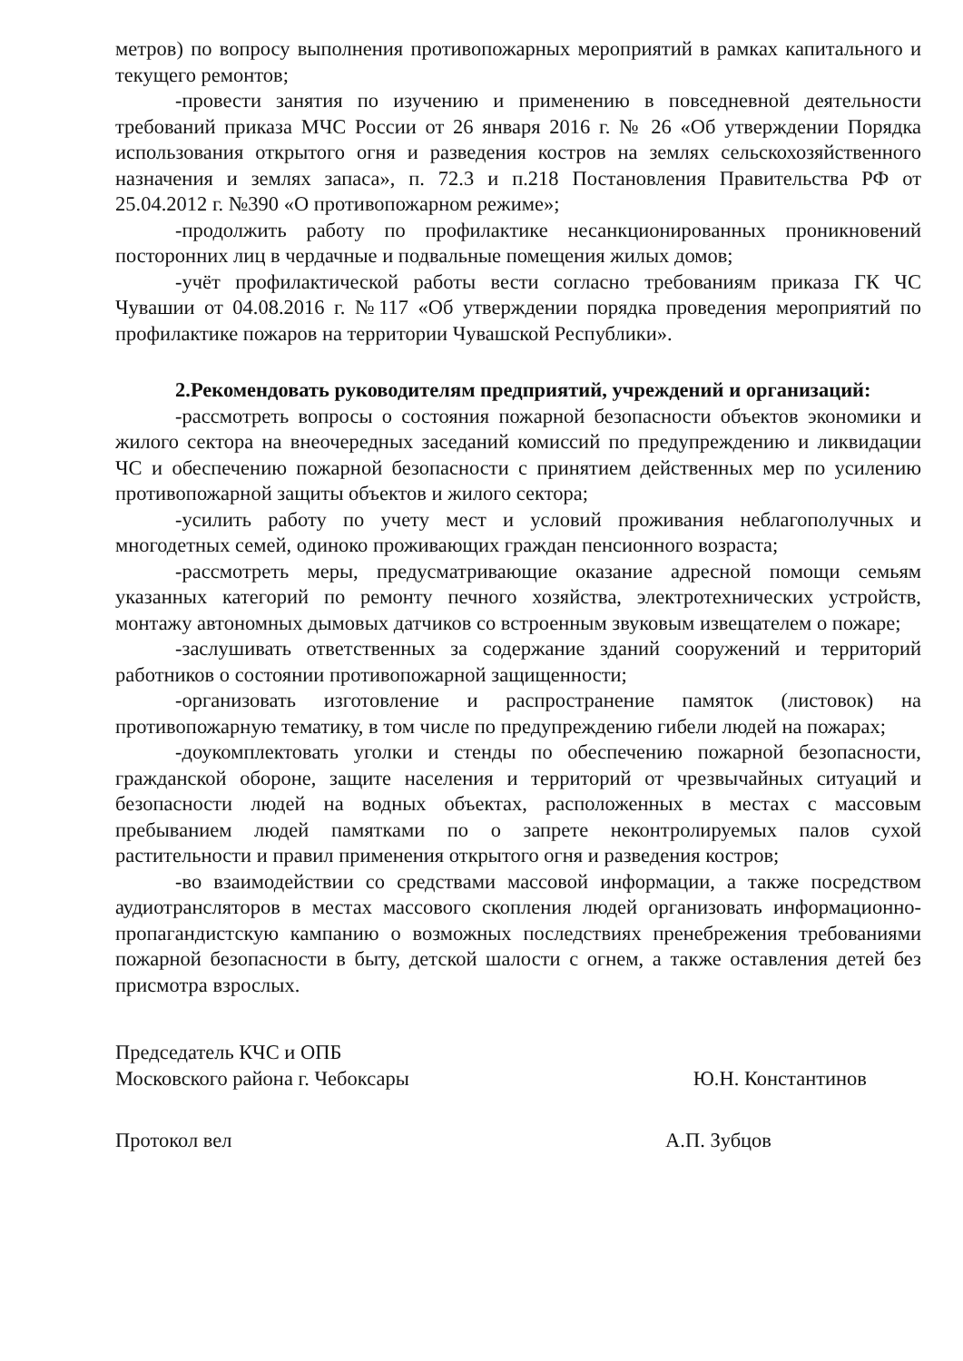метров) по вопросу выполнения противопожарных мероприятий в рамках капитального и текущего ремонтов;
-провести занятия по изучению и применению в повседневной деятельности требований приказа МЧС России от 26 января 2016 г. № 26 «Об утверждении Порядка использования открытого огня и разведения костров на землях сельскохозяйственного назначения и землях запаса», п. 72.3 и п.218 Постановления Правительства РФ от 25.04.2012 г. №390 «О противопожарном режиме»;
-продолжить работу по профилактике несанкционированных проникновений посторонних лиц в чердачные и подвальные помещения жилых домов;
-учёт профилактической работы вести согласно требованиям приказа ГК ЧС Чувашии от 04.08.2016 г. №117 «Об утверждении порядка проведения мероприятий по профилактике пожаров на территории Чувашской Республики».
2.Рекомендовать руководителям предприятий, учреждений и организаций:
-рассмотреть вопросы о состояния пожарной безопасности объектов экономики и жилого сектора на внеочередных заседаний комиссий по предупреждению и ликвидации ЧС и обеспечению пожарной безопасности с принятием действенных мер по усилению противопожарной защиты объектов и жилого сектора;
-усилить работу по учету мест и условий проживания неблагополучных и многодетных семей, одиноко проживающих граждан пенсионного возраста;
-рассмотреть меры, предусматривающие оказание адресной помощи семьям указанных категорий по ремонту печного хозяйства, электротехнических устройств, монтажу автономных дымовых датчиков со встроенным звуковым извещателем о пожаре;
-заслушивать ответственных за содержание зданий сооружений и территорий работников о состоянии противопожарной защищенности;
-организовать изготовление и распространение памяток (листовок) на противопожарную тематику, в том числе по предупреждению гибели людей на пожарах;
-доукомплектовать уголки и стенды по обеспечению пожарной безопасности, гражданской обороне, защите населения и территорий от чрезвычайных ситуаций и безопасности людей на водных объектах, расположенных в местах с массовым пребыванием людей памятками по о запрете неконтролируемых палов сухой растительности и правил применения открытого огня и разведения костров;
-во взаимодействии со средствами массовой информации, а также посредством аудиотрансляторов в местах массового скопления людей организовать информационно-пропагандистскую кампанию о возможных последствиях пренебрежения требованиями пожарной безопасности в быту, детской шалости с огнем, а также оставления детей без присмотра взрослых.
Председатель КЧС и ОПБ
Московского района г. Чебоксары
Ю.Н. Константинов
Протокол вел А.П. Зубцов